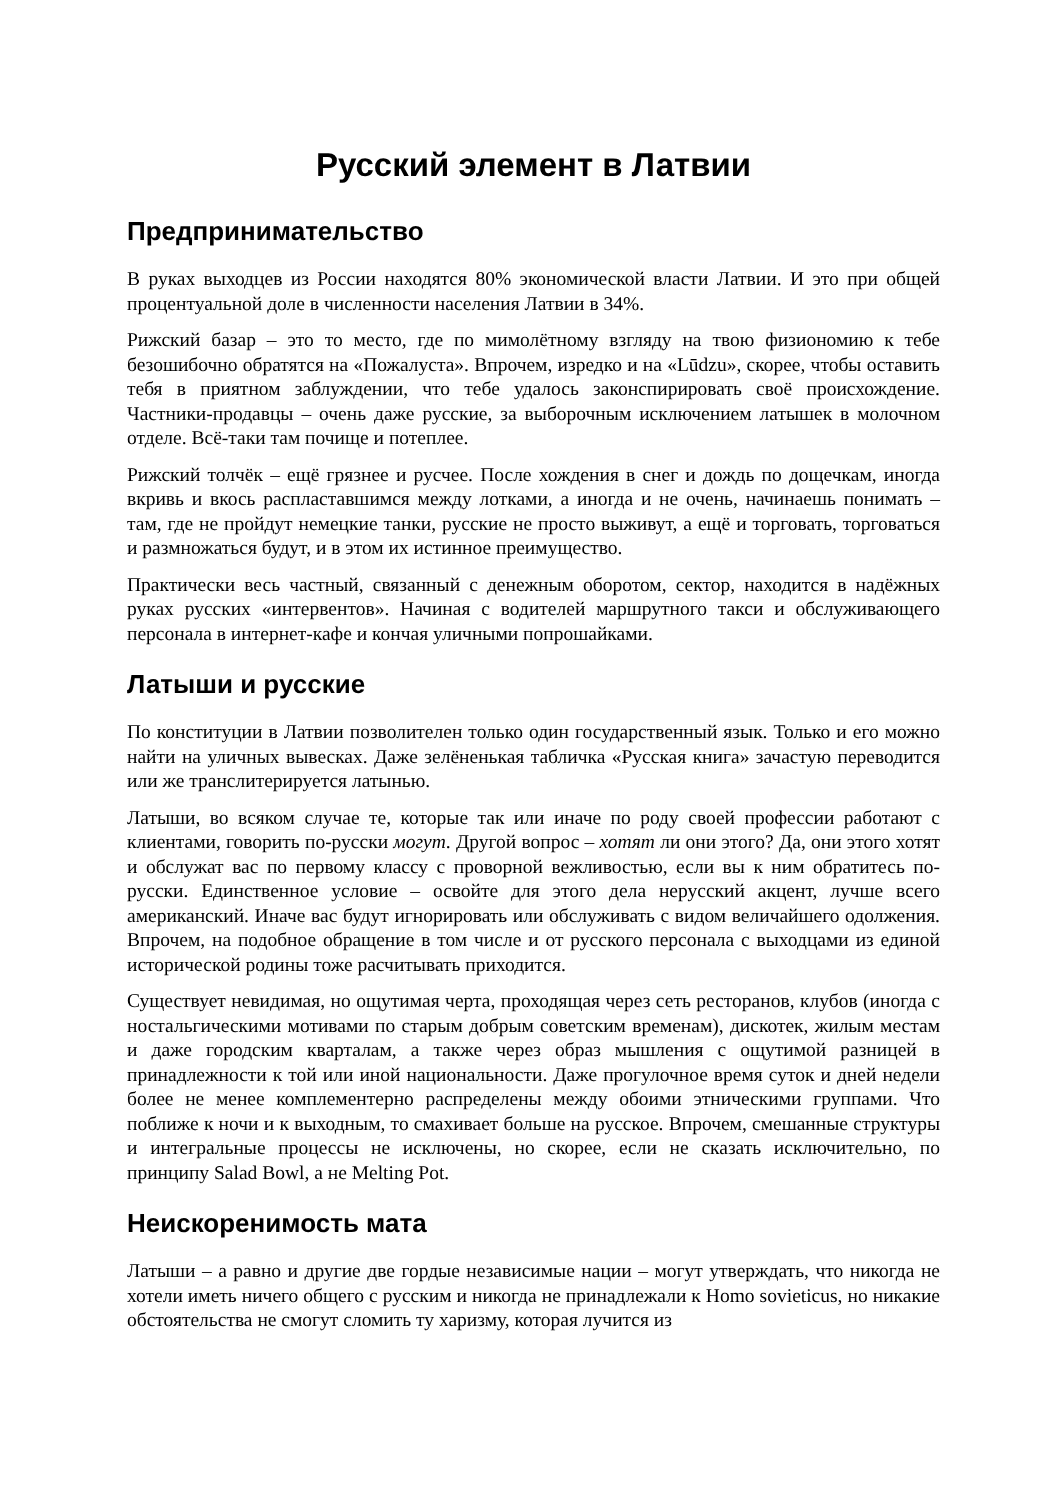Русский элемент в Латвии
Предпринимательство
В руках выходцев из России находятся 80% экономической власти Латвии. И это при общей процентуальной доле в численности населения Латвии в 34%.
Рижский базар – это то место, где по мимолётному взгляду на твою физиономию к тебе безошибочно обратятся на «Пожалуста». Впрочем, изредко и на «Lūdzu», скорее, чтобы оставить тебя в приятном заблуждении, что тебе удалось законспирировать своё происхождение. Частники-продавцы – очень даже русские, за выборочным исключением латышек в молочном отделе. Всё-таки там почище и потеплее.
Рижский толчёк – ещё грязнее и русчее. После хождения в снег и дождь по дощечкам, иногда вкривь и вкось распластавшимся между лотками, а иногда и не очень, начинаешь понимать – там, где не пройдут немецкие танки, русские не просто выживут, а ещё и торговать, торговаться и размножаться будут, и в этом их истинное преимущество.
Практически весь частный, связанный с денежным оборотом, сектор, находится в надёжных руках русских «интервентов». Начиная с водителей маршрутного такси и обслуживающего персонала в интернет-кафе и кончая уличными попрошайками.
Латыши и русские
По конституции в Латвии позволителен только один государственный язык. Только и его можно найти на уличных вывесках. Даже зелёненькая табличка «Русская книга» зачастую переводится или же транслитерируется латынью.
Латыши, во всяком случае те, которые так или иначе по роду своей профессии работают с клиентами, говорить по-русски могут. Другой вопрос – хотят ли они этого? Да, они этого хотят и обслужат вас по первому классу с проворной вежливостью, если вы к ним обратитесь по-русски. Единственное условие – освойте для этого дела нерусский акцент, лучше всего американский. Иначе вас будут игнорировать или обслуживать с видом величайшего одолжения. Впрочем, на подобное обращение в том числе и от русского персонала с выходцами из единой исторической родины тоже расчитывать приходится.
Существует невидимая, но ощутимая черта, проходящая через сеть ресторанов, клубов (иногда с ностальгическими мотивами по старым добрым советским временам), дискотек, жилым местам и даже городским кварталам, а также через образ мышления с ощутимой разницей в принадлежности к той или иной национальности. Даже прогулочное время суток и дней недели более не менее комплементерно распределены между обоими этническими группами. Что поближе к ночи и к выходным, то смахивает больше на русское. Впрочем, смешанные структуры и интегральные процессы не исключены, но скорее, если не сказать исключительно, по принципу Salad Bowl, а не Melting Pot.
Неискоренимость мата
Латыши – а равно и другие две гордые независимые нации – могут утверждать, что никогда не хотели иметь ничего общего с русским и никогда не принадлежали к Homo sovieticus, но никакие обстоятельства не смогут сломить ту харизму, которая лучится из